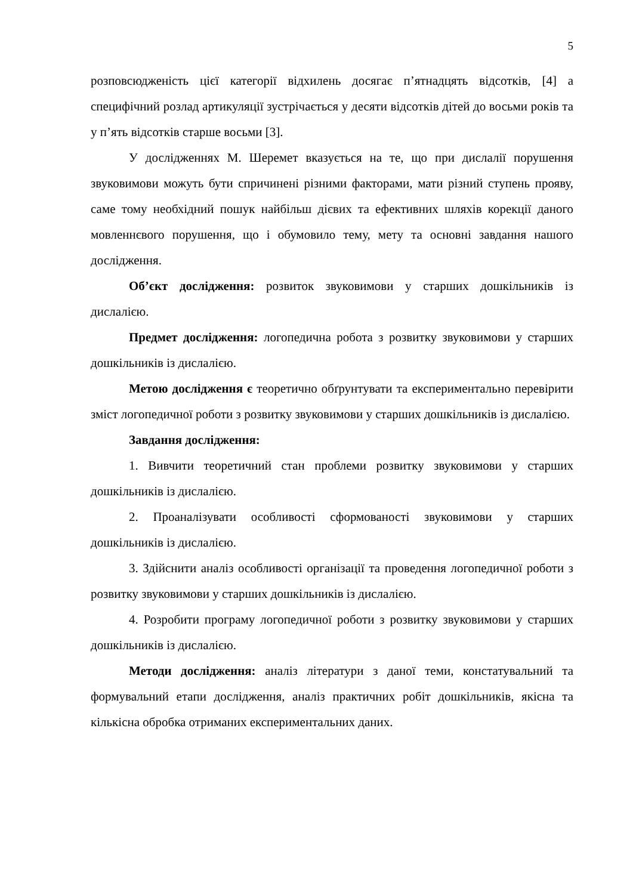5
розповсюдженість цієї категорії відхилень досягає п’ятнадцять відсотків, [4] а специфічний розлад артикуляції зустрічається у десяти відсотків дітей до восьми років та у п’ять відсотків старше восьми [3].
У дослідженнях М. Шеремет вказується на те, що при дислалії порушення звуковимови можуть бути спричинені різними факторами, мати різний ступень прояву, саме тому необхідний пошук найбільш дієвих та ефективних шляхів корекції даного мовленнєвого порушення, що і обумовило тему, мету та основні завдання нашого дослідження.
Об’єкт дослідження: розвиток звуковимови у старших дошкільників із дислалією.
Предмет дослідження: логопедична робота з розвитку звуковимови у старших дошкільників із дислалією.
Метою дослідження є теоретично обґрунтувати та експериментально перевірити зміст логопедичної роботи з розвитку звуковимови у старших дошкільників із дислалією.
Завдання дослідження:
1. Вивчити теоретичний стан проблеми розвитку звуковимови у старших дошкільників із дислалією.
2. Проаналізувати особливості сформованості звуковимови у старших дошкільників із дислалією.
3. Здійснити аналіз особливості організації та проведення логопедичної роботи з розвитку звуковимови у старших дошкільників із дислалією.
4. Розробити програму логопедичної роботи з розвитку звуковимови у старших дошкільників із дислалією.
Методи дослідження: аналіз літератури з даної теми, констатувальний та формувальний етапи дослідження, аналіз практичних робіт дошкільників, якісна та кількісна обробка отриманих експериментальних даних.